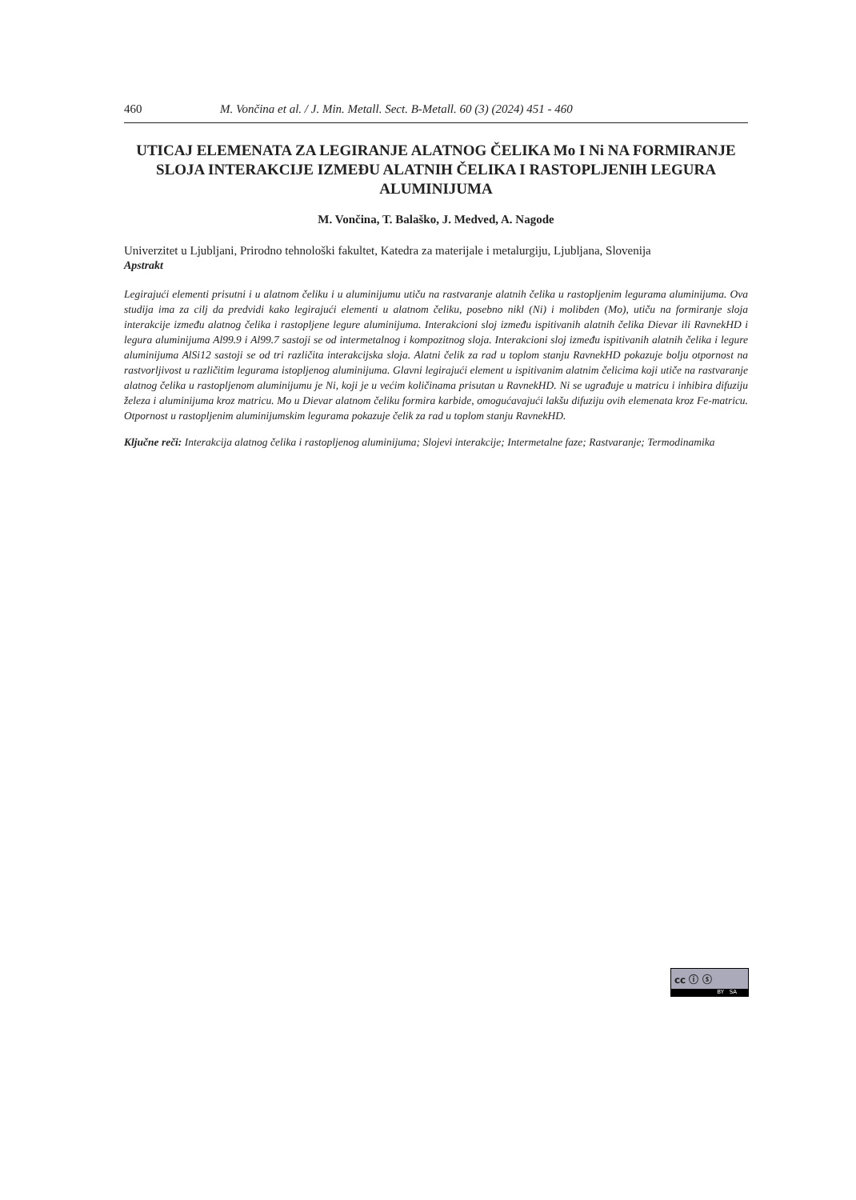460 M. Vončina et al. / J. Min. Metall. Sect. B-Metall. 60 (3) (2024) 451 - 460
UTICAJ ELEMENATA ZA LEGIRANJE ALATNOG ČELIKA Mo I Ni NA FORMIRANJE SLOJA INTERAKCIJE IZMEĐU ALATNIH ČELIKA I RASTOPLJENIH LEGURA ALUMINIJUMA
M. Vončina, T. Balaško, J. Medved, A. Nagode
Univerzitet u Ljubljani, Prirodno tehnološki fakultet, Katedra za materijale i metalurgiju, Ljubljana, Slovenija
Apstrakt
Legirajući elementi prisutni i u alatnom čeliku i u aluminijumu utiču na rastvaranje alatnih čelika u rastopljenim legurama aluminijuma. Ova studija ima za cilj da predvidi kako legirajući elementi u alatnom čeliku, posebno nikl (Ni) i molibden (Mo), utiču na formiranje sloja interakcije između alatnog čelika i rastopljene legure aluminijuma. Interakcioni sloj između ispitivanih alatnih čelika Dievar ili RavnekHD i legura aluminijuma Al99.9 i Al99.7 sastoji se od intermetalnog i kompozitnog sloja. Interakcioni sloj između ispitivanih alatnih čelika i legure aluminijuma AlSi12 sastoji se od tri različita interakcijska sloja. Alatni čelik za rad u toplom stanju RavnekHD pokazuje bolju otpornost na rastvorljivost u različitim legurama istopljenog aluminijuma. Glavni legirajući element u ispitivanim alatnim čelicima koji utiče na rastvaranje alatnog čelika u rastopljenom aluminijumu je Ni, koji je u većim količinama prisutan u RavnekHD. Ni se ugrađuje u matricu i inhibira difuziju železa i aluminijuma kroz matricu. Mo u Dievar alatnom čeliku formira karbide, omogućavajući lakšu difuziju ovih elemenata kroz Fe-matricu. Otpornost u rastopljenim aluminijumskim legurama pokazuje čelik za rad u toplom stanju RavnekHD.
Ključne reči: Interakcija alatnog čelika i rastopljenog aluminijuma; Slojevi interakcije; Intermetalne faze; Rastvaranje; Termodinamika
cc ⓘ ⓢ
BY SA